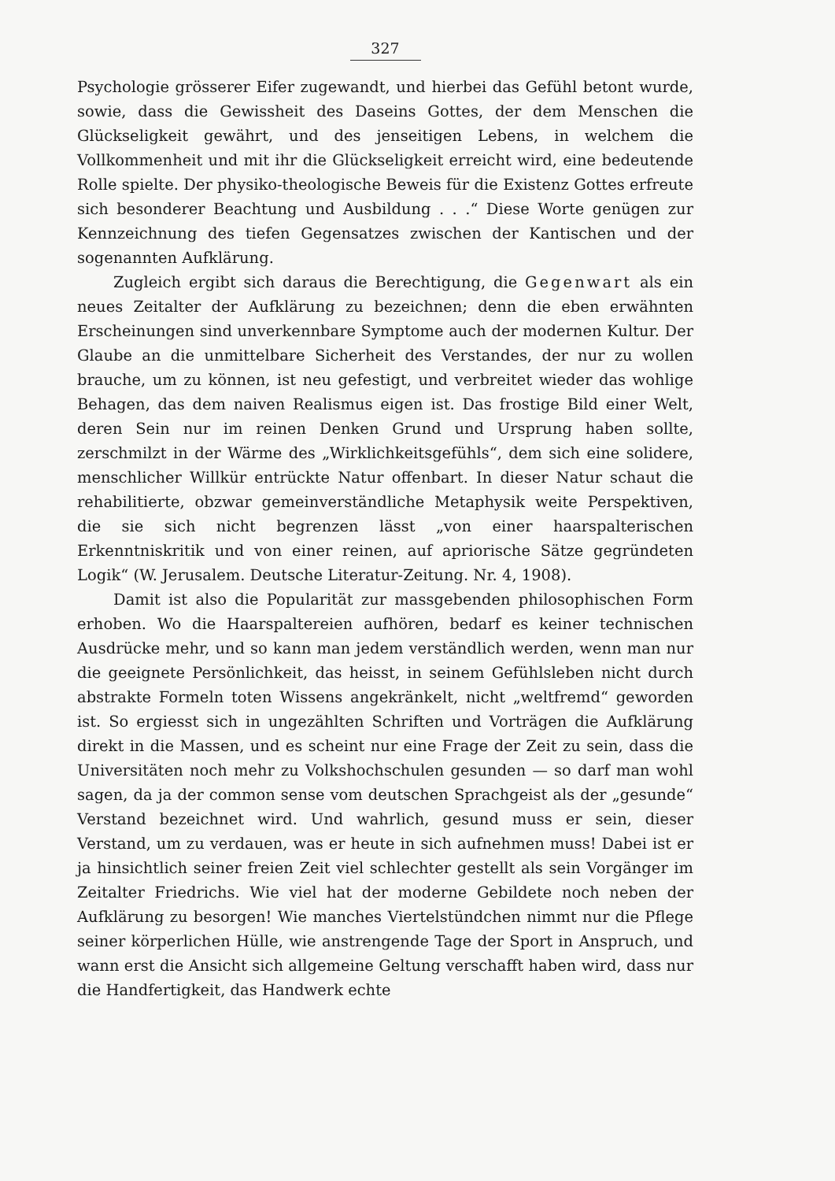327
Psychologie grösserer Eifer zugewandt, und hierbei das Gefühl betont wurde, sowie, dass die Gewissheit des Daseins Gottes, der dem Menschen die Glückseligkeit gewährt, und des jenseitigen Lebens, in welchem die Vollkommenheit und mit ihr die Glückseligkeit erreicht wird, eine bedeutende Rolle spielte. Der physiko-theologische Beweis für die Existenz Gottes erfreute sich besonderer Beachtung und Ausbildung . . .“ Diese Worte genügen zur Kennzeichnung des tiefen Gegensatzes zwischen der Kantischen und der sogenannten Aufklärung.
Zugleich ergibt sich daraus die Berechtigung, die Gegenwart als ein neues Zeitalter der Aufklärung zu bezeichnen; denn die eben erwähnten Erscheinungen sind unverkennbare Symptome auch der modernen Kultur. Der Glaube an die unmittelbare Sicherheit des Verstandes, der nur zu wollen brauche, um zu können, ist neu gefestigt, und verbreitet wieder das wohlige Behagen, das dem naiven Realismus eigen ist. Das frostige Bild einer Welt, deren Sein nur im reinen Denken Grund und Ursprung haben sollte, zerschmilzt in der Wärme des „Wirklichkeitsgefühls“, dem sich eine solidere, menschlicher Willkür entrückte Natur offenbart. In dieser Natur schaut die rehabilitierte, obzwar gemeinverständliche Metaphysik weite Perspektiven, die sie sich nicht begrenzen lässt „von einer haarspalterischen Erkenntniskritik und von einer reinen, auf apriorische Sätze gegründeten Logik“ (W. Jerusalem. Deutsche Literatur-Zeitung. Nr. 4, 1908).
Damit ist also die Popularität zur massgebenden philosophischen Form erhoben. Wo die Haarspaltereien aufhören, bedarf es keiner technischen Ausdrücke mehr, und so kann man jedem verständlich werden, wenn man nur die geeignete Persönlichkeit, das heisst, in seinem Gefühlsleben nicht durch abstrakte Formeln toten Wissens angekränkelt, nicht „weltfremd“ geworden ist. So ergiesst sich in ungezählten Schriften und Vorträgen die Aufklärung direkt in die Massen, und es scheint nur eine Frage der Zeit zu sein, dass die Universitäten noch mehr zu Volkshochschulen gesunden — so darf man wohl sagen, da ja der common sense vom deutschen Sprachgeist als der „gesunde“ Verstand bezeichnet wird. Und wahrlich, gesund muss er sein, dieser Verstand, um zu verdauen, was er heute in sich aufnehmen muss! Dabei ist er ja hinsichtlich seiner freien Zeit viel schlechter gestellt als sein Vorgänger im Zeitalter Friedrichs. Wie viel hat der moderne Gebildete noch neben der Aufklärung zu besorgen! Wie manches Viertelstündchen nimmt nur die Pflege seiner körperlichen Hülle, wie anstrengende Tage der Sport in Anspruch, und wann erst die Ansicht sich allgemeine Geltung verschafft haben wird, dass nur die Handfertigkeit, das Handwerk echte